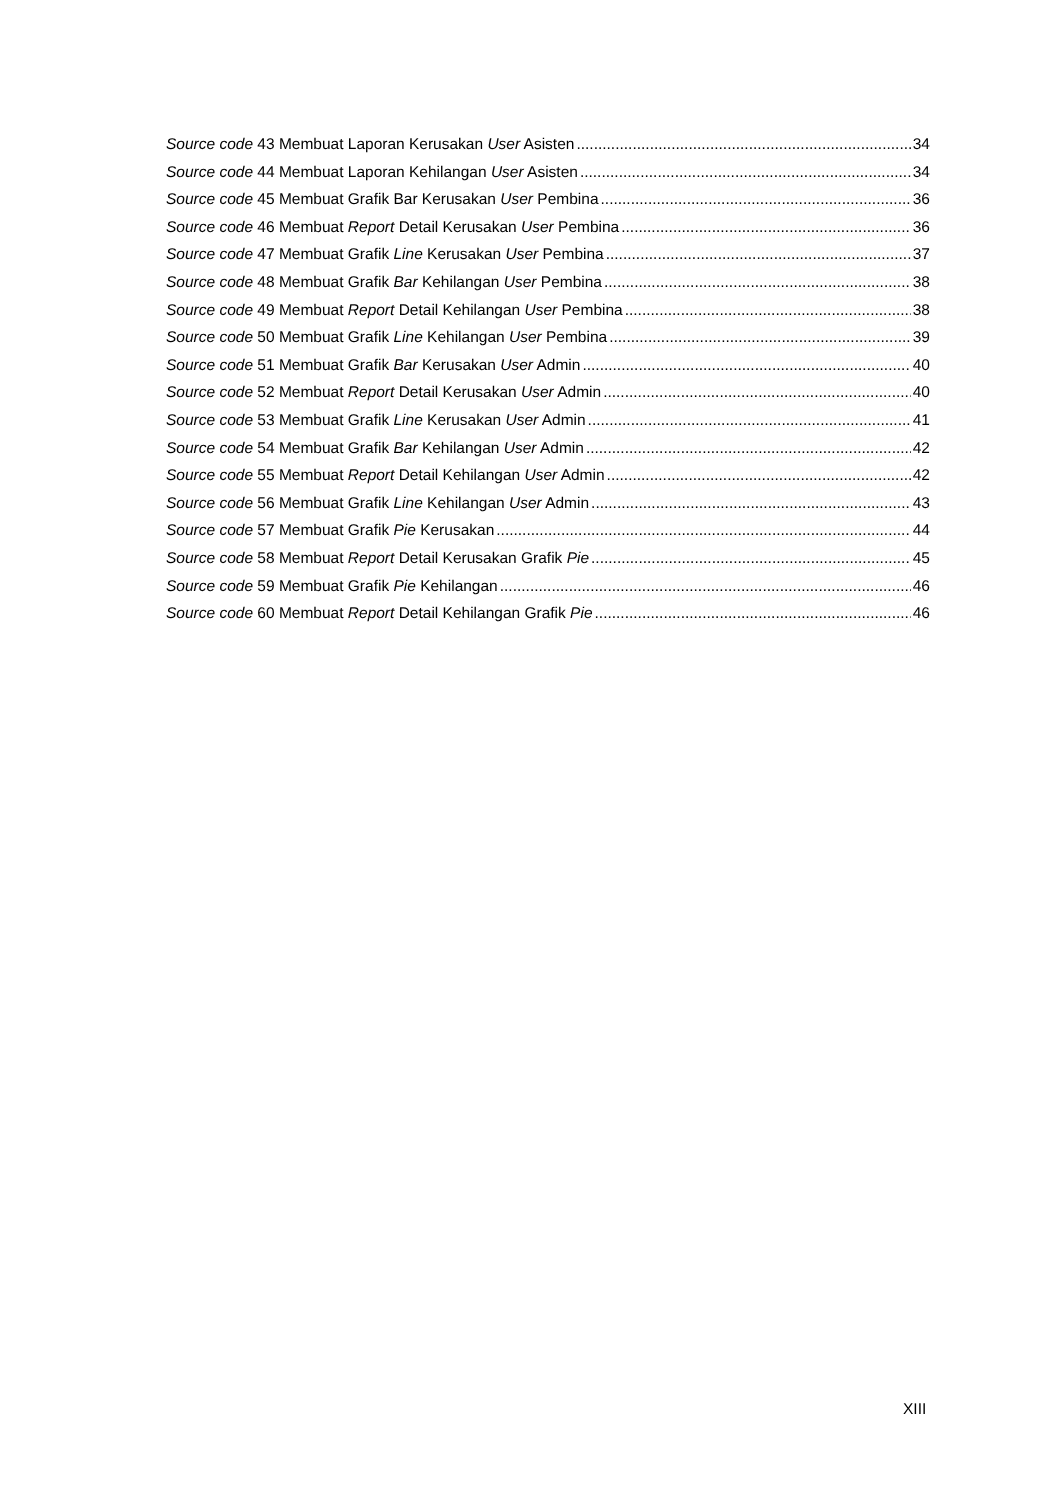Source code 43 Membuat Laporan Kerusakan User Asisten 34
Source code 44 Membuat Laporan Kehilangan User Asisten 34
Source code 45 Membuat Grafik Bar Kerusakan User Pembina 36
Source code 46 Membuat Report Detail Kerusakan User Pembina 36
Source code 47 Membuat Grafik Line Kerusakan User Pembina 37
Source code 48 Membuat Grafik Bar Kehilangan User Pembina 38
Source code 49 Membuat Report Detail Kehilangan User Pembina 38
Source code 50 Membuat Grafik Line Kehilangan User Pembina 39
Source code 51 Membuat Grafik Bar Kerusakan User Admin 40
Source code 52 Membuat Report Detail Kerusakan User Admin 40
Source code 53 Membuat Grafik Line Kerusakan User Admin 41
Source code 54 Membuat Grafik Bar Kehilangan User Admin 42
Source code 55 Membuat Report Detail Kehilangan User Admin 42
Source code 56 Membuat Grafik Line Kehilangan User Admin 43
Source code 57 Membuat Grafik Pie Kerusakan 44
Source code 58 Membuat Report Detail Kerusakan Grafik Pie 45
Source code 59 Membuat Grafik Pie Kehilangan 46
Source code 60 Membuat Report Detail Kehilangan Grafik Pie 46
XIII